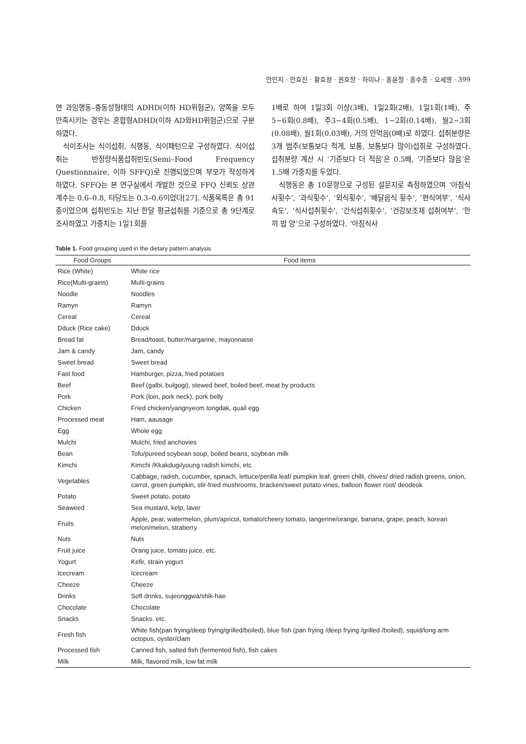안민지 · 안효진 · 황효정 · 권호장 · 하미나 · 홍윤철 · 홍수종 · 오세영 · 399
면 과잉행동–충동성형태의 ADHD(이하 HD위험군), 양쪽을 모두 만족시키는 경우는 혼합형ADHD(이하 AD와HD위험군)으로 구분하였다.
식이조사는 식이섭취, 식행동, 식이패턴으로 구성하였다. 식이섭취는 반정량식품섭취빈도(Semi–Food Frequency Questionnaire, 이하 SFFQ)로 진행되었으며 부모가 작성하게 하였다. SFFQ는 본 연구실에서 개발한 것으로 FFQ 신뢰도 상관계수는 0.6–0.8, 타당도는 0.3–0.6이었다[27]. 식품목록은 총 91종이었으며 섭취빈도는 지난 한달 평균섭취를 기준으로 총 9단계로 조사하였고 가중치는 1일1회를
1배로 하여 1일3회 이상(3배), 1일2회(2배), 1일1회(1배), 주5~6회(0.8배), 주3~4회(0.5배), 1~2회(0.14배), 월2~3회(0.08배), 월1회(0.03배), 거의 안먹음(0배)로 하였다. 섭취분량은 3개 범주(보통보다 적게, 보통, 보통보다 많이)섭취로 구성하였다. 섭취분량 계산 시 ‘기준보다 더 적음’은 0.5배, ‘기준보다 많음’은 1.5배 가중치를 두었다.
식행동은 총 10문항으로 구성된 설문지로 측정하였으며 ‘아침식사횟수’, ‘과식횟수’, ‘외식횟수’, ‘배달음식 횟수’, ‘편식여부’, ‘식사속도’, ‘식사섭취횟수’, ‘간식섭취횟수’, ‘건강보조제 섭취여부’, ‘한끼 밥 양’으로 구성하였다. ‘아침식사
Table 1. Food grouping used in the dietary pattern analysis
| Food Groups | Food items |
| --- | --- |
| Rice (White) | White rice |
| Rice(Multi-grains) | Multi-grains |
| Noodle | Noodles |
| Ramyn | Ramyn |
| Cereal | Cereal |
| Dduck (Rice cake) | Dduck |
| Bread fat | Bread/toast, butter/margarine, mayonnaise |
| Jam & candy | Jam, candy |
| Sweet bread | Sweet bread |
| Fast food | Hamburger, pizza, fried potatoes |
| Beef | Beef (galbi, bulgogi), stewed beef, boiled beef, meat by products |
| Pork | Pork (loin, pork neck), pork belly |
| Chicken | Fried chicken/yangnyeom tongdak, quail egg |
| Processed meat | Ham, aausage |
| Egg | Whole egg |
| Mulchi | Mulchi, fried anchovies |
| Bean | Tofu/pureed soybean soup, boiled beans, soybean milk |
| Kimchi | Kimchi /Kkakdugi/young radish kimchi, etc. |
| Vegetables | Cabbage, radish, cucumber, spinach, lettuce/perilla leaf/ pumpkin leaf, green chilli, chives/ dried radish greens, onion, carrot, green pumpkin, stir-fried mushrooms, bracken/sweet potato vines, balloon flower root/ deodeok |
| Potato | Sweet potato, potato |
| Seaweed | Sea mustard, kelp, laver |
| Fruits | Apple, pear, watermelon, plum/apricot, tomato/cheery tomato, tangerine/orange, banana, grape, peach, korean melon/melon, straberry |
| Nuts | Nuts |
| Fruit juice | Orang juice, tomato juice, etc. |
| Yogurt | Kefir, strain yogurt |
| Icecream | Icecream |
| Cheeze | Cheeze |
| Drinks | Soft drinks, sujeonggwa/shik-hae |
| Chocolate | Chocolate |
| Snacks | Snacks. etc. |
| Fresh fish | White fish(pan frying/deep frying/grilled/boiled), blue fish (pan frying /deep frying /grilled /boiled), squid/long arm octopus, oyster/clam |
| Processed fish | Canned fish, salted fish (fermented fish), fish cakes |
| Milk | Milk, flavored milk, low fat milk |